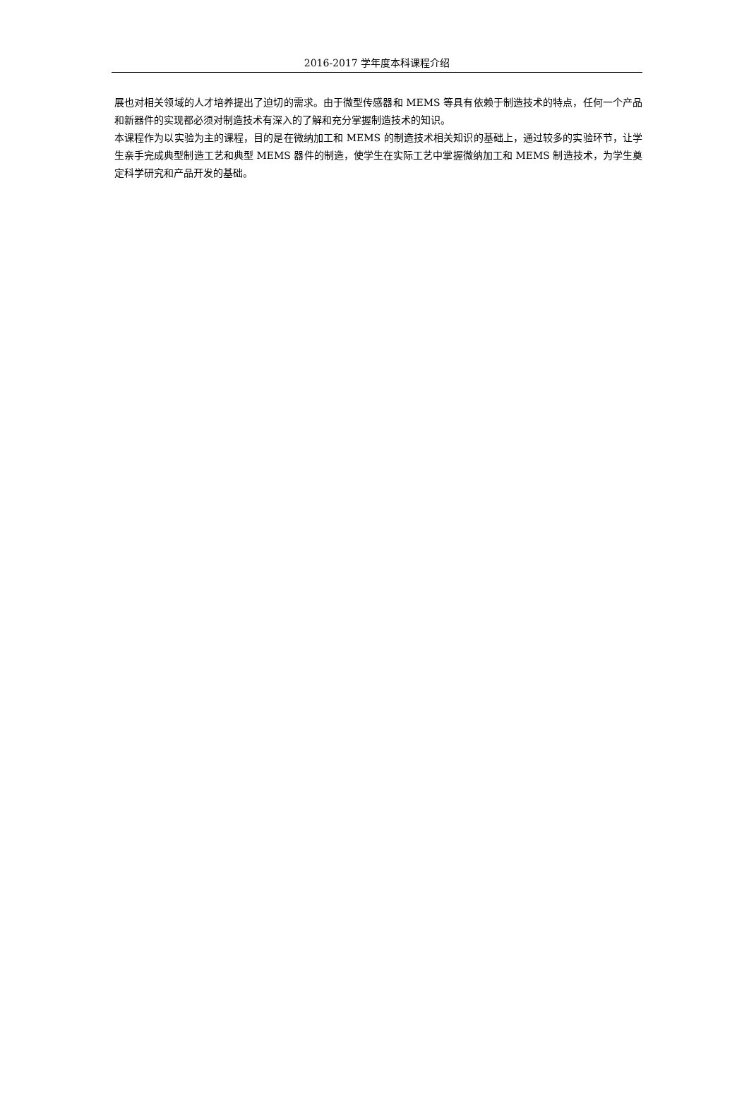2016-2017 学年度本科课程介绍
展也对相关领域的人才培养提出了迫切的需求。由于微型传感器和 MEMS 等具有依赖于制造技术的特点，任何一个产品和新器件的实现都必须对制造技术有深入的了解和充分掌握制造技术的知识。
本课程作为以实验为主的课程，目的是在微纳加工和 MEMS 的制造技术相关知识的基础上，通过较多的实验环节，让学生亲手完成典型制造工艺和典型 MEMS 器件的制造，使学生在实际工艺中掌握微纳加工和 MEMS 制造技术，为学生奠定科学研究和产品开发的基础。